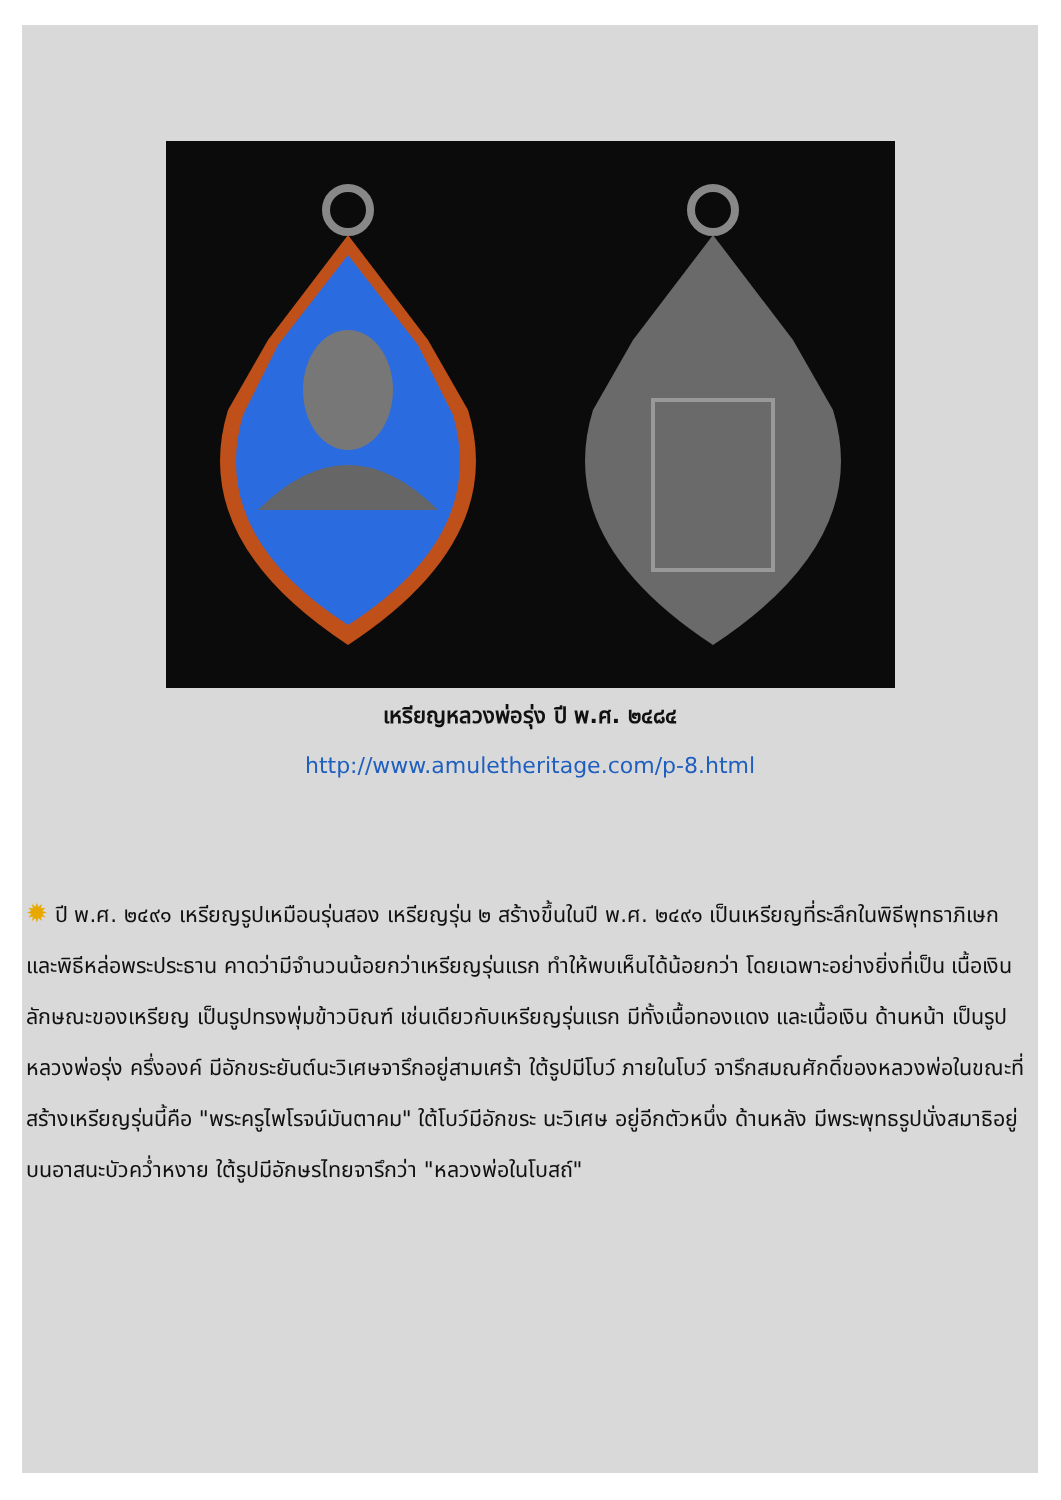เหรียญหลวงพ่อรุ่ง ปี พ.ศ. ๒๔๘๔
http://www.amuletheritage.com/p-8.html
✹ ปี พ.ศ. ๒๔๙๑ เหรียญรูปเหมือนรุ่นสอง เหรียญรุ่น ๒ สร้างขึ้นในปี พ.ศ. ๒๔๙๑ เป็นเหรียญที่ระลึกในพิธีพุทธาภิเษก และพิธีหล่อพระประธาน คาดว่ามีจำนวนน้อยกว่าเหรียญรุ่นแรก ทำให้พบเห็นได้น้อยกว่า โดยเฉพาะอย่างยิ่งที่เป็น เนื้อเงิน ลักษณะของเหรียญ เป็นรูปทรงพุ่มข้าวบิณฑ์ เช่นเดียวกับเหรียญรุ่นแรก มีทั้งเนื้อทองแดง และเนื้อเงิน ด้านหน้า เป็นรูปหลวงพ่อรุ่ง ครึ่งองค์ มีอักขระยันต์นะวิเศษจารึกอยู่สามเศร้า ใต้รูปมีโบว์ ภายในโบว์ จารึกสมณศักดิ์ของหลวงพ่อในขณะที่สร้างเหรียญรุ่นนี้คือ "พระครูไพโรจน์มันตาคม" ใต้โบว์มีอักขระ นะวิเศษ อยู่อีกตัวหนึ่ง ด้านหลัง มีพระพุทธรูปนั่งสมาธิอยู่บนอาสนะบัวคว่ำหงาย ใต้รูปมีอักษรไทยจารึกว่า "หลวงพ่อในโบสถ์"